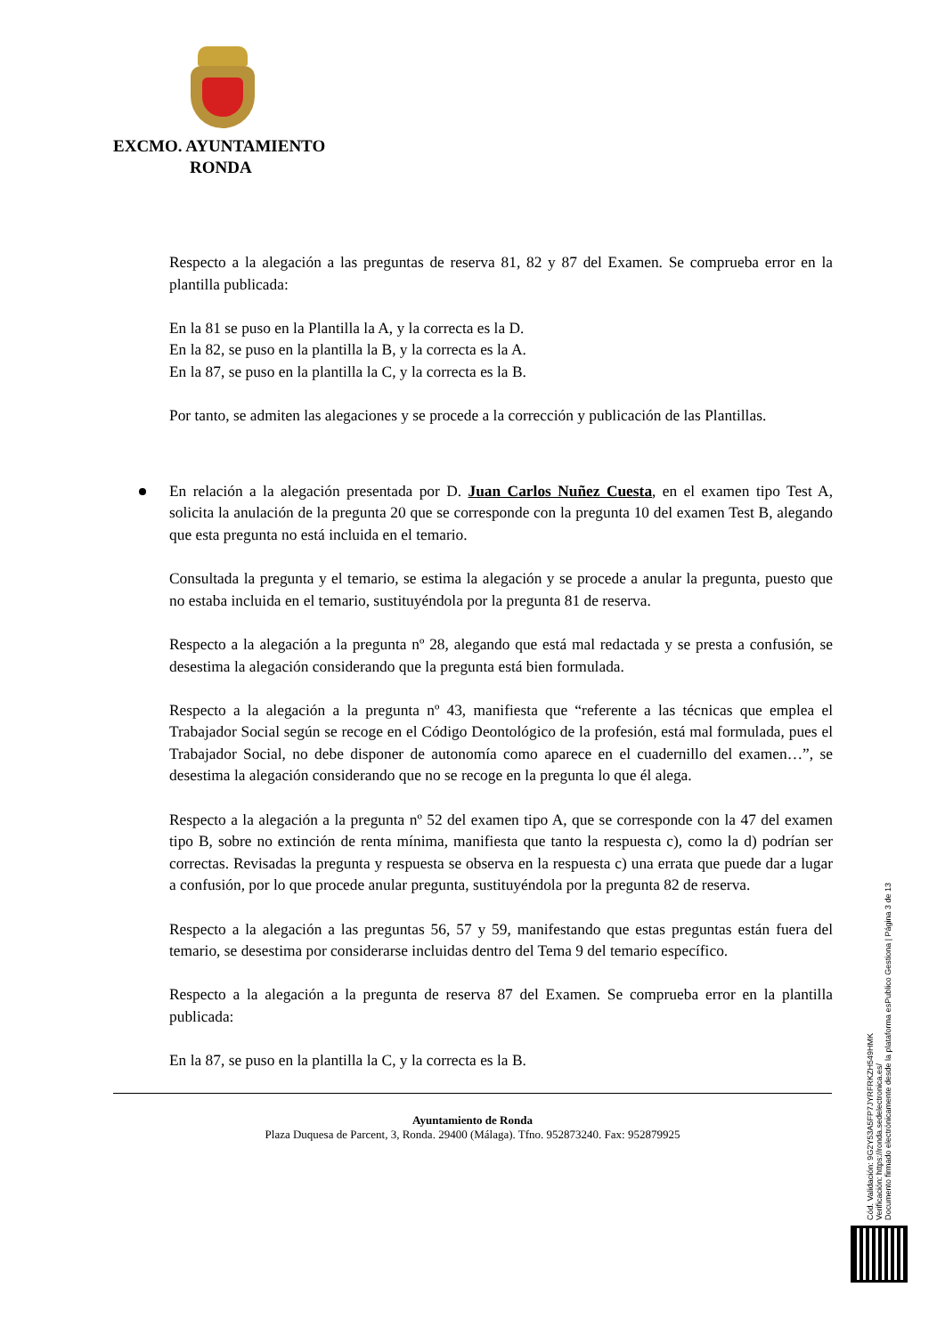EXCMO. AYUNTAMIENTO
RONDA
Respecto a la alegación a las preguntas de reserva 81, 82 y 87 del Examen. Se comprueba error en la plantilla publicada:
En la 81 se puso en la Plantilla la A, y la correcta es la D.
En la 82, se puso en la plantilla la B, y la correcta es la A.
En la 87, se puso en la plantilla la C, y la correcta es la B.
Por tanto, se admiten las alegaciones y se procede a la corrección y publicación de las Plantillas.
En relación a la alegación presentada por D. Juan Carlos Nuñez Cuesta, en el examen tipo Test A, solicita la anulación de la pregunta 20 que se corresponde con la pregunta 10 del examen Test B, alegando que esta pregunta no está incluida en el temario.
Consultada la pregunta y el temario, se estima la alegación y se procede a anular la pregunta, puesto que no estaba incluida en el temario, sustituyéndola por la pregunta 81 de reserva.
Respecto a la alegación a la pregunta nº 28, alegando que está mal redactada y se presta a confusión, se desestima la alegación considerando que la pregunta está bien formulada.
Respecto a la alegación a la pregunta nº 43, manifiesta que “referente a las técnicas que emplea el Trabajador Social según se recoge en el Código Deontológico de la profesión, está mal formulada, pues el Trabajador Social, no debe disponer de autonomía como aparece en el cuadernillo del examen…”, se desestima la alegación considerando que no se recoge en la pregunta lo que él alega.
Respecto a la alegación a la pregunta nº 52 del examen tipo A, que se corresponde con la 47 del examen tipo B, sobre no extinción de renta mínima, manifiesta que tanto la respuesta c), como la d) podrían ser correctas. Revisadas la pregunta y respuesta se observa en la respuesta c) una errata que puede dar a lugar a confusión, por lo que procede anular pregunta, sustituyéndola por la pregunta 82 de reserva.
Respecto a la alegación a las preguntas 56, 57 y 59, manifestando que estas preguntas están fuera del temario, se desestima por considerarse incluidas dentro del Tema 9 del temario específico.
Respecto a la alegación a la pregunta de reserva 87 del Examen. Se comprueba error en la plantilla publicada:
En la 87, se puso en la plantilla la C, y la correcta es la B.
Ayuntamiento de Ronda
Plaza Duquesa de Parcent, 3, Ronda. 29400 (Málaga). Tfno. 952873240. Fax: 952879925
Cód. Validación: 9G2Y53A5FP7JYRFRKZH549HMK
Verificación: https://ronda.sedelectronica.es/
Documento firmado electrónicamente desde la plataforma esPublico Gestiona | Página 3 de 13